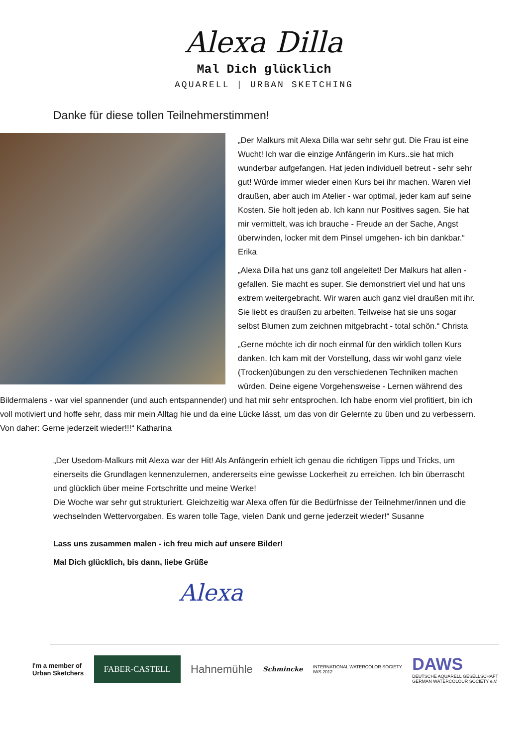Alexa Dilla
Mal Dich glücklich
AQUARELL | URBAN SKETCHING
Danke für diese tollen Teilnehmerstimmen!
„Der Malkurs mit Alexa Dilla war sehr sehr gut. Die Frau ist eine Wucht! Ich war die einzige Anfängerin im Kurs..sie hat mich wunderbar aufgefangen. Hat jeden individuell betreut - sehr sehr gut! Würde immer wieder einen Kurs bei ihr machen. Waren viel draußen, aber auch im Atelier - war optimal, jeder kam auf seine Kosten. Sie holt jeden ab. Ich kann nur Positives sagen. Sie hat mir vermittelt, was ich brauche - Freude an der Sache, Angst überwinden, locker mit dem Pinsel umgehen- ich bin dankbar.“ Erika
„Alexa Dilla hat uns ganz toll angeleitet! Der Malkurs hat allen -gefallen. Sie macht es super. Sie demonstriert viel und hat uns extrem weitergebracht. Wir waren auch ganz viel draußen mit ihr. Sie liebt es draußen zu arbeiten. Teilweise hat sie uns sogar selbst Blumen zum zeichnen mitgebracht - total schön.“ Christa
„Gerne möchte ich dir noch einmal für den wirklich tollen Kurs danken. Ich kam mit der Vorstellung, dass wir wohl ganz viele (Trocken)übungen zu den verschiedenen Techniken machen würden. Deine eigene Vorgehensweise - Lernen während des Bildermalens - war viel spannender (und auch entspannender) und hat mir sehr entsprochen. Ich habe enorm viel profitiert, bin ich voll motiviert und hoffe sehr, dass mir mein Alltag hie und da eine Lücke lässt, um das von dir Gelernte zu üben und zu verbessern. Von daher: Gerne jederzeit wieder!!!“ Katharina
„Der Usedom-Malkurs mit Alexa war der Hit! Als Anfängerin erhielt ich genau die richtigen Tipps und Tricks, um einerseits die Grundlagen kennenzulernen, andererseits eine gewisse Lockerheit zu erreichen. Ich bin überrascht und glücklich über meine Fortschritte und meine Werke!
Die Woche war sehr gut strukturiert. Gleichzeitig war Alexa offen für die Bedürfnisse der Teilnehmer/innen und die wechselnden Wettervorgaben. Es waren tolle Tage, vielen Dank und gerne jederzeit wieder!“ Susanne
Lass uns zusammen malen - ich freu mich auf unsere Bilder!
Mal Dich glücklich, bis dann, liebe Grüße
Alexa
I'm a member of
Urban Sketchers
FABER-CASTELL
Hahnemühle
Schmincke
INTERNATIONAL WATERCOLOR SOCIETY
IWS 2012
DAWS
DEUTSCHE AQUARELL GESELLSCHAFT
GERMAN WATERCOLOUR SOCIETY e.V.